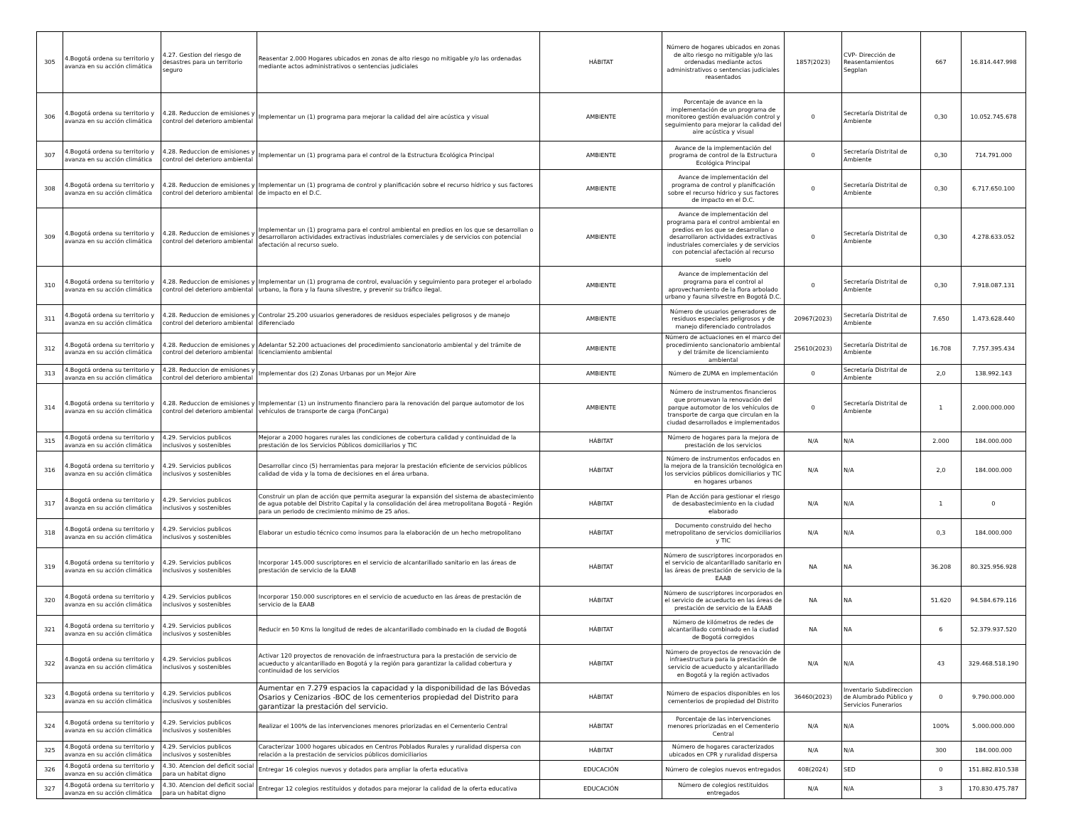| 305 | 4.Bogotá ordena su territorio y avanza en su acción climática | 4.27. Gestion del riesgo de desastres para un territorio seguro | Reasentar 2.000 Hogares ubicados en zonas de alto riesgo no mitigable y/o las ordenadas mediante actos administrativos o sentencias judiciales | HÁBITAT | Número de hogares ubicados en zonas de alto riesgo no mitigable y/o las ordenadas mediante actos administrativos o sentencias judiciales reasentados | 1857(2023) | CVP- Dirección de Reasentamientos Segplan | 667 | 16.814.447.998 |
| 306 | 4.Bogotá ordena su territorio y avanza en su acción climática | 4.28. Reduccion de emisiones y control del deterioro ambiental | Implementar un (1) programa para mejorar la calidad del aire acústica y visual | AMBIENTE | Porcentaje de avance en la implementación de un programa de monitoreo gestión evaluación control y seguimiento para mejorar la calidad del aire acústica y visual | 0 | Secretaría Distrital de Ambiente | 0,30 | 10.052.745.678 |
| 307 | 4.Bogotá ordena su territorio y avanza en su acción climática | 4.28. Reduccion de emisiones y control del deterioro ambiental | Implementar un (1) programa para el control de la Estructura Ecológica Principal | AMBIENTE | Avance de la implementación del programa de control de la Estructura Ecológica Principal | 0 | Secretaría Distrital de Ambiente | 0,30 | 714.791.000 |
| 308 | 4.Bogotá ordena su territorio y avanza en su acción climática | 4.28. Reduccion de emisiones y control del deterioro ambiental | Implementar un (1) programa de control y planificación sobre el recurso hídrico y sus factores de impacto en el D.C. | AMBIENTE | Avance de implementación del programa de control y planificación sobre el recurso hídrico y sus factores de impacto en el D.C. | 0 | Secretaría Distrital de Ambiente | 0,30 | 6.717.650.100 |
| 309 | 4.Bogotá ordena su territorio y avanza en su acción climática | 4.28. Reduccion de emisiones y control del deterioro ambiental | Implementar un (1) programa para el control ambiental en predios en los que se desarrollan o desarrollaron actividades extractivas industriales comerciales y de servicios con potencial afectación al recurso suelo. | AMBIENTE | Avance de implementación del programa para el control ambiental en predios en los que se desarrollan o desarrollaron actividades extractivas industriales comerciales y de servicios con potencial afectación al recurso suelo | 0 | Secretaría Distrital de Ambiente | 0,30 | 4.278.633.052 |
| 310 | 4.Bogotá ordena su territorio y avanza en su acción climática | 4.28. Reduccion de emisiones y control del deterioro ambiental | Implementar un (1) programa de control, evaluación y seguimiento para proteger el arbolado urbano, la flora y la fauna silvestre, y prevenir su tráfico ilegal. | AMBIENTE | Avance de implementación del programa para el control al aprovechamiento de la flora arbolado urbano y fauna silvestre en Bogotá D.C. | 0 | Secretaría Distrital de Ambiente | 0,30 | 7.918.087.131 |
| 311 | 4.Bogotá ordena su territorio y avanza en su acción climática | 4.28. Reduccion de emisiones y control del deterioro ambiental | Controlar 25.200 usuarios generadores de residuos especiales peligrosos y de manejo diferenciado | AMBIENTE | Número de usuarios generadores de residuos especiales peligrosos y de manejo diferenciado controlados | 20967(2023) | Secretaría Distrital de Ambiente | 7.650 | 1.473.628.440 |
| 312 | 4.Bogotá ordena su territorio y avanza en su acción climática | 4.28. Reduccion de emisiones y control del deterioro ambiental | Adelantar 52.200 actuaciones del procedimiento sancionatorio ambiental y del trámite de licenciamiento ambiental | AMBIENTE | Número de actuaciones en el marco del procedimiento sancionatorio ambiental y del trámite de licenciamiento ambiental | 25610(2023) | Secretaría Distrital de Ambiente | 16.708 | 7.757.395.434 |
| 313 | 4.Bogotá ordena su territorio y avanza en su acción climática | 4.28. Reduccion de emisiones y control del deterioro ambiental | Implementar dos (2) Zonas Urbanas por un Mejor Aire | AMBIENTE | Número de ZUMA en implementación | 0 | Secretaría Distrital de Ambiente | 2,0 | 138.992.143 |
| 314 | 4.Bogotá ordena su territorio y avanza en su acción climática | 4.28. Reduccion de emisiones y control del deterioro ambiental | Implementar (1) un instrumento financiero para la renovación del parque automotor de los vehículos de transporte de carga (FonCarga) | AMBIENTE | Número de instrumentos financieros que promuevan la renovación del parque automotor de los vehículos de transporte de carga que circulan en la ciudad desarrollados e implementados | 0 | Secretaría Distrital de Ambiente | 1 | 2.000.000.000 |
| 315 | 4.Bogotá ordena su territorio y avanza en su acción climática | 4.29. Servicios publicos inclusivos y sostenibles | Mejorar a 2000 hogares rurales las condiciones de cobertura calidad y continuidad de la prestación de los Servicios Públicos domiciliarios y TIC | HÁBITAT | Número de hogares para la mejora de prestación de los servicios | N/A | N/A | 2.000 | 184.000.000 |
| 316 | 4.Bogotá ordena su territorio y avanza en su acción climática | 4.29. Servicios publicos inclusivos y sostenibles | Desarrollar cinco (5) herramientas para mejorar la prestación eficiente de servicios públicos calidad de vida y la toma de decisiones en el área urbana. | HÁBITAT | Número de instrumentos enfocados en la mejora de la transición tecnológica en los servicios públicos domiciliarios y TIC en hogares urbanos | N/A | N/A | 2,0 | 184.000.000 |
| 317 | 4.Bogotá ordena su territorio y avanza en su acción climática | 4.29. Servicios publicos inclusivos y sostenibles | Construir un plan de acción que permita asegurar la expansión del sistema de abastecimiento de agua potable del Distrito Capital y la consolidación del área metropolitana Bogotá - Región para un periodo de crecimiento mínimo de 25 años. | HÁBITAT | Plan de Acción para gestionar el riesgo de desabastecimiento en la ciudad elaborado | N/A | N/A | 1 | 0 |
| 318 | 4.Bogotá ordena su territorio y avanza en su acción climática | 4.29. Servicios publicos inclusivos y sostenibles | Elaborar un estudio técnico como insumos para la elaboración de un hecho metropolitano | HÁBITAT | Documento construido del hecho metropolitano de servicios domiciliarios y TIC | N/A | N/A | 0,3 | 184.000.000 |
| 319 | 4.Bogotá ordena su territorio y avanza en su acción climática | 4.29. Servicios publicos inclusivos y sostenibles | Incorporar 145.000 suscriptores en el servicio de alcantarillado sanitario en las áreas de prestación de servicio de la EAAB | HÁBITAT | Número de suscriptores incorporados en el servicio de alcantarillado sanitario en las áreas de prestación de servicio de la EAAB | NA | NA | 36.208 | 80.325.956.928 |
| 320 | 4.Bogotá ordena su territorio y avanza en su acción climática | 4.29. Servicios publicos inclusivos y sostenibles | Incorporar 150.000 suscriptores en el servicio de acueducto en las áreas de prestación de servicio de la EAAB | HÁBITAT | Número de suscriptores incorporados en el servicio de acueducto en las áreas de prestación de servicio de la EAAB | NA | NA | 51.620 | 94.584.679.116 |
| 321 | 4.Bogotá ordena su territorio y avanza en su acción climática | 4.29. Servicios publicos inclusivos y sostenibles | Reducir en 50 Kms la longitud de redes de alcantarillado combinado en la ciudad de Bogotá | HÁBITAT | Número de kilómetros de redes de alcantarillado combinado en la ciudad de Bogotá corregidos | NA | NA | 6 | 52.379.937.520 |
| 322 | 4.Bogotá ordena su territorio y avanza en su acción climática | 4.29. Servicios publicos inclusivos y sostenibles | Activar 120 proyectos de renovación de infraestructura para la prestación de servicio de acueducto y alcantarillado en Bogotá y la región para garantizar la calidad cobertura y continuidad de los servicios | HÁBITAT | Número de proyectos de renovación de infraestructura para la prestación de servicio de acueducto y alcantarillado en Bogotá y la región activados | N/A | N/A | 43 | 329.468.518.190 |
| 323 | 4.Bogotá ordena su territorio y avanza en su acción climática | 4.29. Servicios publicos inclusivos y sostenibles | Aumentar en 7.279 espacios la capacidad y la disponibilidad de las Bóvedas Osarios y Cenizarios -BOC de los cementerios propiedad del Distrito para garantizar la prestación del servicio. | HÁBITAT | Número de espacios disponibles en los cementerios de propiedad del Distrito | 36460(2023) | Inventario Subdireccion de Alumbrado Público y Servicios Funerarios | 0 | 9.790.000.000 |
| 324 | 4.Bogotá ordena su territorio y avanza en su acción climática | 4.29. Servicios publicos inclusivos y sostenibles | Realizar el 100% de las intervenciones menores priorizadas en el Cementerio Central | HÁBITAT | Porcentaje de las intervenciones menores priorizadas en el Cementerio Central | N/A | N/A | 100% | 5.000.000.000 |
| 325 | 4.Bogotá ordena su territorio y avanza en su acción climática | 4.29. Servicios publicos inclusivos y sostenibles | Caracterizar 1000 hogares ubicados en Centros Poblados Rurales y ruralidad dispersa con relación a la prestación de servicios públicos domiciliarios | HÁBITAT | Número de hogares caracterizados ubicados en CPR y ruralidad dispersa | N/A | N/A | 300 | 184.000.000 |
| 326 | 4.Bogotá ordena su territorio y avanza en su acción climática | 4.30. Atencion del deficit social para un habitat digno | Entregar 16 colegios nuevos y dotados para ampliar la oferta educativa | EDUCACIÓN | Número de colegios nuevos entregados | 408(2024) | SED | 0 | 151.882.810.538 |
| 327 | 4.Bogotá ordena su territorio y avanza en su acción climática | 4.30. Atencion del deficit social para un habitat digno | Entregar 12 colegios restituidos y dotados para mejorar la calidad de la oferta educativa | EDUCACIÓN | Número de colegios restituidos entregados | N/A | N/A | 3 | 170.830.475.787 |